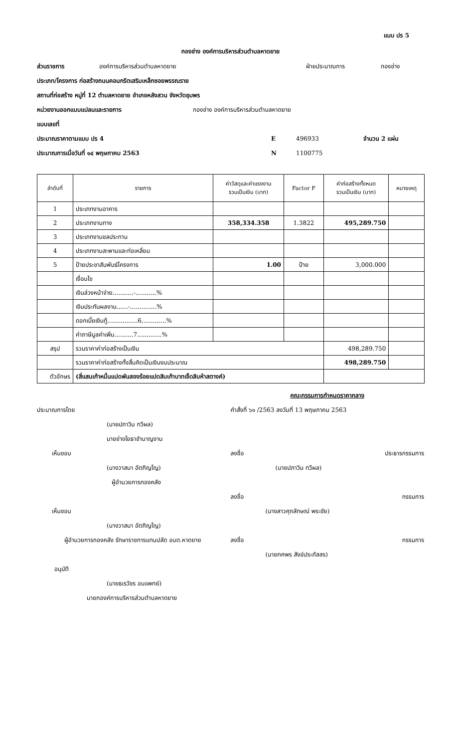แบบ ปร 5
กองช่าง องค์การบริหารส่วนตำบลหาดยาย
ส่วนราชการ องค์การบริหารส่วนตำบลหาดยาย ฝ่ายประมาณการ กองช่าง
ประเภท/โครงการ ก่อสร้างถนนคอนกรีตเสริมเหล็กซอยพรรณราย
สถานที่ก่อสร้าง หมู่ที่ 12 ตำบลหาดยาย อำเภอหลังสวน จังหวัดชุมพร
หน่วยงานออกแบบแปลนและรายการ กองช่าง องค์การบริหารส่วนตำบลหาดยาย
แบบเลขที่
ประมาณราคาตามแบบ ปร 4 E 496933 จำนวน 2 แผ่น
ประมาณการเมื่อวันที่ ๑๔ พฤษภาคม 2563 N 1100775
| ลำดับที่ | รายการ | ค่าวัสดุและค่าแรงงาน รวมเป็นเงิน (บาท) | Factor F | ค่าก่อสร้างทั้งหมด รวมเป็นเงิน (บาท) | หมายเหตุ |
| --- | --- | --- | --- | --- | --- |
| 1 | ประเภทงานอาคาร | | | | |
| 2 | ประเภทงานทาง | 358,334.358 | 1.3822 | 495,289.750 | |
| 3 | ประเภทงานชลประทาน | | | | |
| 4 | ประเภทงานสะพานและท่อเหลี่ยม | | | | |
| 5 | ป้ายประชาสัมพันธ์โครงการ | 1.00 | ป้าย | 3,000.000 | |
| | เงื่อนไข | | | | |
| | เงินล่วงหน้าจ่าย...........-...........% | | | | |
| | เงินประกันผลงาน......-..............% | | | | |
| | ดอกเบี้ยเงินกู้................6.............% | | | | |
| | ค่าภาษีมูลค่าเพิ่ม..........7.............% | | | | |
| สรุป | รวมราคาค่าก่อสร้างเป็นเงิน | | | 498,289.750 | |
| | รวมราคาค่าก่อสร้างทั้งสิ้นคิดเป็นเงินงบประมาณ | | | 498,289.750 | |
| ตัวอักษร | (สี่แสนเก้าหมื่นแปดพันสองร้อยแปดสิบเก้าบาทเจ็ดสิบห้าสตางค์) | | | | |
ประมาณการโดย
(นายปภาวิน ทวีผล)
นายช่างโยธาชำนาญงาน
เห็นชอบ
(นางวาสนา อัตภิญโญ)
ผู้อำนวยการกองคลัง
เห็นชอบ
(นางวาสนา อัตภิญโญ)
ผู้อำนวยการกองคลัง รักษาราชการแทนปลัด อบต.หาดยาย
อนุมัติ
(นายธเรวัชร อบแพทย์)
นายกองค์การบริหารส่วนตำบลหาดยาย
คณะกรรมการกำหนดราคากลาง
คำสั่งที่ ๖๑ /2563 ลงวันที่ 13 พฤษภาคม 2563
ลงชื่อ ประธารกรรมการ
(นายปภาวิน ทวีผล)
ลงชื่อ กรรมการ
(นางสาวศุภลักษณ์ พระชัย)
ลงชื่อ กรรมการ
(นายทศพร สังข์ประภัสสร)